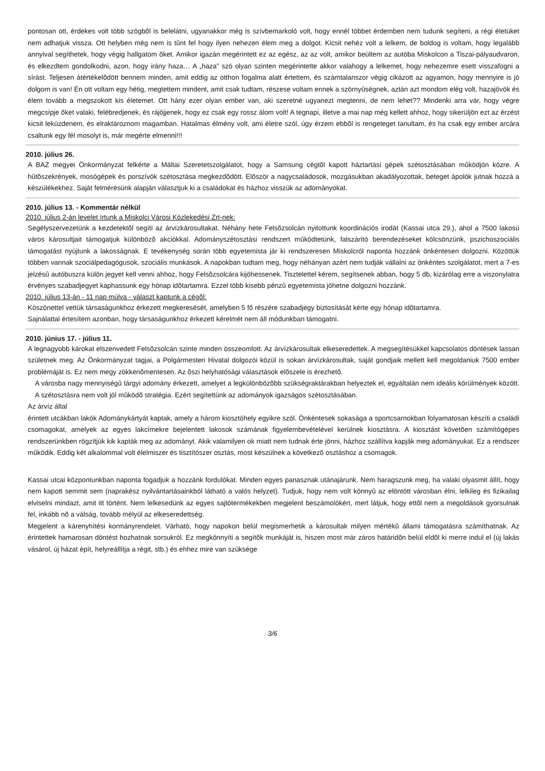pontosan ott, érdekes volt több szögbõl is belelátni, ugyanakkor még is szívbemarkoló volt, hogy ennél többet érdemben nem tudunk segíteni, a régi életüket nem adhatjuk vissza. Ott helyben még nem is tûnt fel hogy ilyen nehezen élem meg a dolgot. Kicsit nehéz volt a lelkem, de boldog is voltam, hogy legalább annyival segíthetek, hogy végig hallgatom õket. Amikor igazán megérintett ez az egész, az az volt, amikor beültem az autóba Miskolcon a Tiszai-pályaudvaron, és elkezdtem gondolkodni, azon, hogy irány haza… A „haza” szó olyan szinten megérintette akkor valahogy a lelkemet, hogy nehezemre esett visszafogni a sírást. Teljesen átértékelõdött bennem minden, amit eddig az otthon fogalma alatt értettem, és számtalanszor végig cikázott az agyamon, hogy mennyire is jó dolgom is van! Én ott voltam egy hétig, megtettem mindent, amit csak tudtam, részese voltam ennek a szörnyûségnek, aztán azt mondom elég volt, hazajövök és élem tovább a megszokott kis életemet. Ott hány ezer olyan ember van, aki szeretné ugyanezt megtenni, de nem lehet?? Mindenki arra vár, hogy végre megcsípje õket valaki, felébredjenek, és rájöjjenek, hogy ez csak egy rossz álom volt! A tegnapi, illetve a mai nap még kellett ahhoz, hogy sikerüljön ezt az érzést kicsit leküzdenem, és elraktároznom magamban. Hatalmas élmény volt, ami életre szól, úgy érzem ebbõl is rengeteget tanultam, és ha csak egy ember arcára csaltunk egy fél mosolyt is, már megérte elmenni!!!
2010. július 26.
A BAZ megyei Önkormányzat felkérte a Máltai Szeretetszolgálatot, hogy a Samsung cégtõl kapott háztartási gépek szétosztásában mûködjön közre. A hûtõszekrények, mosógépek és porszívók szétosztása megkezdõdött. Elõször a nagycsaládosok, mozgásukban akadályozottak, beteget ápolók jutnak hozzá a készülékekhez. Saját felmérésünk alapján választjuk ki a családokat és házhoz visszük az adományokat.
2010. július 13. - Kommentár nélkül
2010. július 2-án levelet írtunk a Miskolci Városi Közlekedési Zrt-nek:
Segélyszervezetünk a kezdetektõl segíti az árvízkárosultakat. Néhány hete Felsõzsolcán nyitottunk koordinációs irodát (Kassai utca 29.), ahol a 7500 lakosú város károsultjait támogatjuk különbözõ akciókkal. Adományszétosztási rendszert mûködtetünk, falszárító berendezéseket kölcsönzünk, pszichoszociális támogatást nyújtunk a lakosságnak. E tevékenység során több egyetemista jár ki rendszeresen Miskolcról naponta hozzánk önkéntesen dolgozni. Közöttük többen vannak szociálpedagógusok, szociális munkások. A napokban tudtam meg, hogy néhányan azért nem tudják vállalni az önkéntes szolgálatot, mert a 7-es jelzésû autóbuszra külön jegyet kell venni ahhoz, hogy Felsõzsolcára kijöhessenek. Tisztelettel kérem, segítsenek abban, hogy 5 db, kizárólag erre a viszonylatra érvényes szabadjegyet kaphassunk egy hónap idõtartamra. Ezzel több kisebb pénzû egyetemista jöhetne dolgozni hozzánk.
2010. július 13-án - 11 nap múlva - választ kaptunk a cégõl:
Köszönettel vettük társaságunkhoz érkezett megkeresését, amelyben 5 fõ részére szabadjegy biztosítását kérte egy hónap idõtartamra.
Sajnálattal értesítem azonban, hogy társaságunkhoz érkezett kérelmét nem áll módunkban támogatni.
2010. június 17. - július 11.
A legnagyobb károkat elszenvedett Felsõzsolcán szinte minden összeomlott. Az árvízkárosultak elkeseredettek. A megsegítésükkel kapcsolatos döntések lassan születnek meg. Az Önkormányzat tagjai, a Polgármesteri Hivatal dolgozói közül is sokan árvízkárosultak, saját gondjaik mellett kell megoldaniuk 7500 ember problémáját is. Ez nem megy zökkenõmentesen. Az õszi helyhatósági választások elõszele is érezhetõ.
A városba nagy mennyiségû tárgyi adomány érkezett, amelyet a legkülönbözõbb szükségraktárakban helyeztek el, egyáltalán nem ideális körülmények között. A szétosztásra nem volt jól mûködõ stratégia. Ezért segítettünk az adományok igazságos szétosztásában.
Az árvíz által
érintett utcákban lakók Adománykártyát kaptak, amely a három kiosztóhely egyikre szól. Önkéntesek sokasága a sportcsarnokban folyamatosan készíti a családi csomagokat, amelyek az egyes lakcímekre bejelentett lakosok számának figyelembevételével kerülnek kiosztásra. A kiosztást követõen számítógépes rendszerünkben rögzítjük kik kapták meg az adományt. Akik valamilyen ok miatt nem tudnak érte jönni, házhoz szállítva kapják meg adományukat. Ez a rendszer mûködik. Eddig két alkalommal volt élelmiszer és tisztítószer osztás, most készülnek a következõ osztáshoz a csomagok.
Kassai utcai központunkban naponta fogadjuk a hozzánk fordulókat. Minden egyes panasznak utánajárunk. Nem haragszunk meg, ha valaki olyasmit állít, hogy nem kapott semmit sem (naprakész nyilvántartásainkból látható a valós helyzet). Tudjuk, hogy nem volt könnyû az elöntött városban élni, lelkileg és fizikailag elviselni mindazt, amit itt történt. Nem lelkesedünk az egyes sajtótermékekben megjelent beszámolókért, mert látjuk, hogy ettõl nem a megoldások gyorsulnak fel, inkább nõ a válság, tovább mélyül az elkeseredettség.
Megjelent a kárenyhítési kormányrendelet. Várható, hogy napokon belül megismerhetik a károsultak milyen mértékû állami támogatásra számíthatnak. Az érintettek hamarosan döntést hozhatnak sorsukról. Ez megkönnyíti a segítõk munkáját is, hiszen most már záros határidõn belül eldõl ki merre indul el (új lakás vásárol, új házat épít, helyreállítja a régit, stb.) és ehhez mire van szüksége
3/6